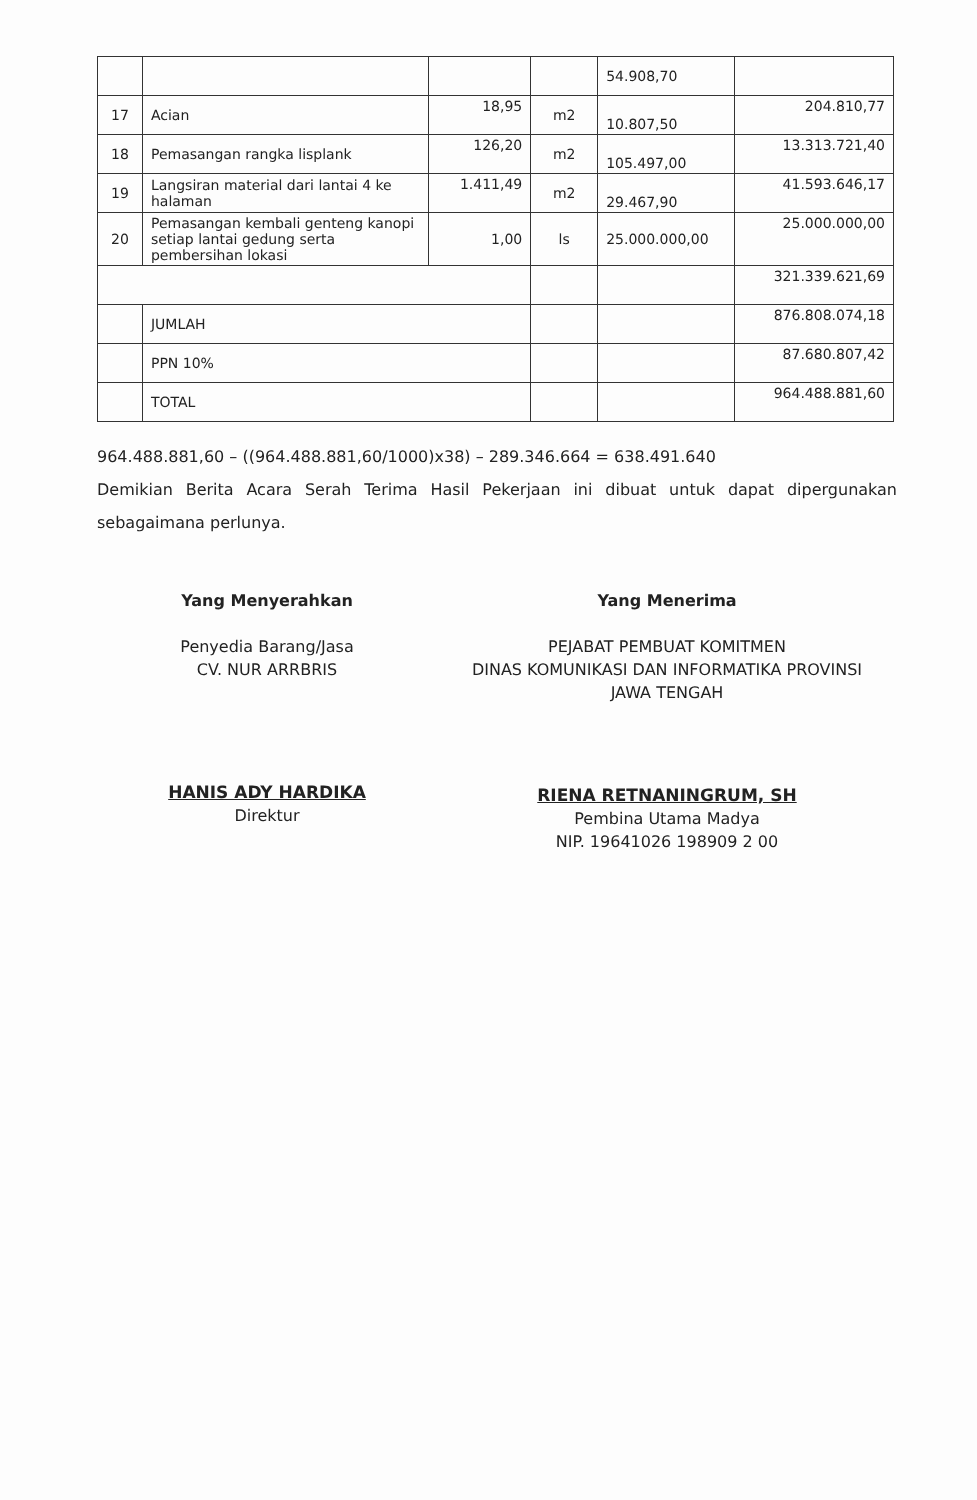| | | | | 54.908,70 | |
| 17 | Acian | 18,95 | m2 | 10.807,50 | 204.810,77 |
| 18 | Pemasangan rangka lisplank | 126,20 | m2 | 105.497,00 | 13.313.721,40 |
| 19 | Langsiran material dari lantai 4 ke halaman | 1.411,49 | m2 | 29.467,90 | 41.593.646,17 |
| 20 | Pemasangan kembali genteng kanopi setiap lantai gedung serta pembersihan lokasi | 1,00 | ls | 25.000.000,00 | 25.000.000,00 |
| | | | | | 321.339.621,69 |
| | JUMLAH | | | | 876.808.074,18 |
| | PPN 10% | | | | 87.680.807,42 |
| | TOTAL | | | | 964.488.881,60 |
964.488.881,60 – ((964.488.881,60/1000)x38) – 289.346.664 = 638.491.640
Demikian Berita Acara Serah Terima Hasil Pekerjaan ini dibuat untuk dapat dipergunakan sebagaimana perlunya.
Yang Menyerahkan
Penyedia Barang/Jasa
CV. NUR ARRBRIS
HANIS ADY HARDIKA
Direktur
Yang Menerima
PEJABAT PEMBUAT KOMITMEN
DINAS KOMUNIKASI DAN INFORMATIKA PROVINSI
JAWA TENGAH
RIENA RETNANINGRUM, SH
Pembina Utama Madya
NIP. 19641026 198909 2 00